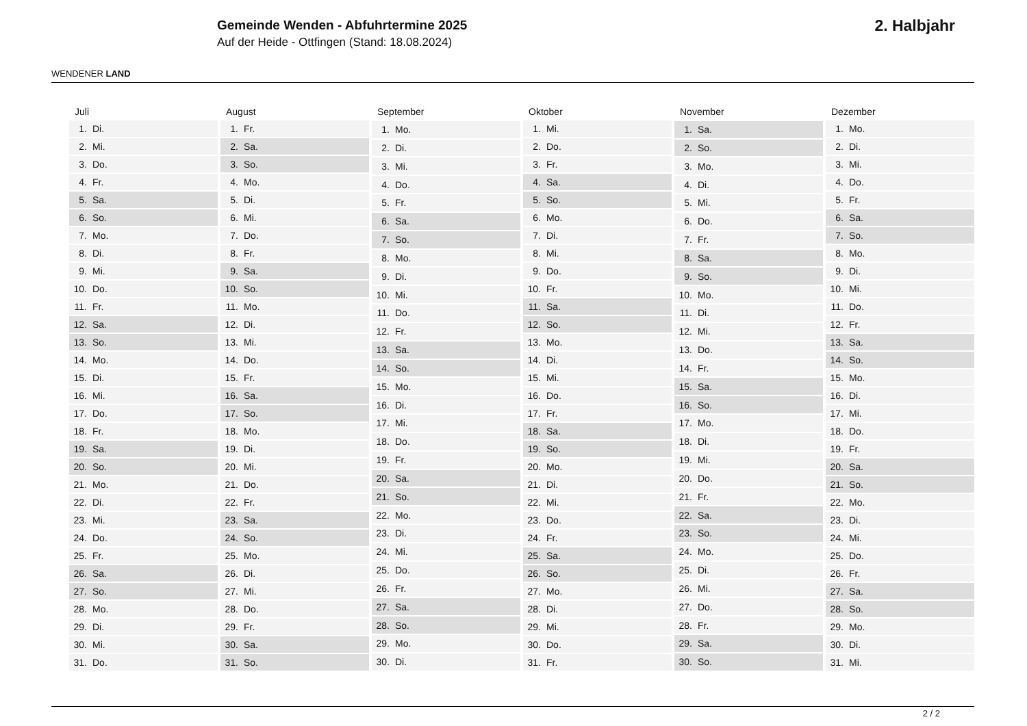WENDENER LAND
Gemeinde Wenden - Abfuhrtermine 2025
Auf der Heide - Ottfingen (Stand: 18.08.2024)
2. Halbjahr
| Juli | |
| --- | --- |
| 1. | Di. |
| 2. | Mi. |
| 3. | Do. |
| 4. | Fr. |
| 5. | Sa. |
| 6. | So. |
| 7. | Mo. |
| 8. | Di. |
| 9. | Mi. |
| 10. | Do. |
| 11. | Fr. |
| 12. | Sa. |
| 13. | So. |
| 14. | Mo. |
| 15. | Di. |
| 16. | Mi. |
| 17. | Do. |
| 18. | Fr. |
| 19. | Sa. |
| 20. | So. |
| 21. | Mo. |
| 22. | Di. |
| 23. | Mi. |
| 24. | Do. |
| 25. | Fr. |
| 26. | Sa. |
| 27. | So. |
| 28. | Mo. |
| 29. | Di. |
| 30. | Mi. |
| 31. | Do. |
| August | |
| --- | --- |
| 1. | Fr. |
| 2. | Sa. |
| 3. | So. |
| 4. | Mo. |
| 5. | Di. |
| 6. | Mi. |
| 7. | Do. |
| 8. | Fr. |
| 9. | Sa. |
| 10. | So. |
| 11. | Mo. |
| 12. | Di. |
| 13. | Mi. |
| 14. | Do. |
| 15. | Fr. |
| 16. | Sa. |
| 17. | So. |
| 18. | Mo. |
| 19. | Di. |
| 20. | Mi. |
| 21. | Do. |
| 22. | Fr. |
| 23. | Sa. |
| 24. | So. |
| 25. | Mo. |
| 26. | Di. |
| 27. | Mi. |
| 28. | Do. |
| 29. | Fr. |
| 30. | Sa. |
| 31. | So. |
| September | |
| --- | --- |
| 1. | Mo. |
| 2. | Di. |
| 3. | Mi. |
| 4. | Do. |
| 5. | Fr. |
| 6. | Sa. |
| 7. | So. |
| 8. | Mo. |
| 9. | Di. |
| 10. | Mi. |
| 11. | Do. |
| 12. | Fr. |
| 13. | Sa. |
| 14. | So. |
| 15. | Mo. |
| 16. | Di. |
| 17. | Mi. |
| 18. | Do. |
| 19. | Fr. |
| 20. | Sa. |
| 21. | So. |
| 22. | Mo. |
| 23. | Di. |
| 24. | Mi. |
| 25. | Do. |
| 26. | Fr. |
| 27. | Sa. |
| 28. | So. |
| 29. | Mo. |
| 30. | Di. |
| Oktober | |
| --- | --- |
| 1. | Mi. |
| 2. | Do. |
| 3. | Fr. |
| 4. | Sa. |
| 5. | So. |
| 6. | Mo. |
| 7. | Di. |
| 8. | Mi. |
| 9. | Do. |
| 10. | Fr. |
| 11. | Sa. |
| 12. | So. |
| 13. | Mo. |
| 14. | Di. |
| 15. | Mi. |
| 16. | Do. |
| 17. | Fr. |
| 18. | Sa. |
| 19. | So. |
| 20. | Mo. |
| 21. | Di. |
| 22. | Mi. |
| 23. | Do. |
| 24. | Fr. |
| 25. | Sa. |
| 26. | So. |
| 27. | Mo. |
| 28. | Di. |
| 29. | Mi. |
| 30. | Do. |
| 31. | Fr. |
| November | |
| --- | --- |
| 1. | Sa. |
| 2. | So. |
| 3. | Mo. |
| 4. | Di. |
| 5. | Mi. |
| 6. | Do. |
| 7. | Fr. |
| 8. | Sa. |
| 9. | So. |
| 10. | Mo. |
| 11. | Di. |
| 12. | Mi. |
| 13. | Do. |
| 14. | Fr. |
| 15. | Sa. |
| 16. | So. |
| 17. | Mo. |
| 18. | Di. |
| 19. | Mi. |
| 20. | Do. |
| 21. | Fr. |
| 22. | Sa. |
| 23. | So. |
| 24. | Mo. |
| 25. | Di. |
| 26. | Mi. |
| 27. | Do. |
| 28. | Fr. |
| 29. | Sa. |
| 30. | So. |
| Dezember | |
| --- | --- |
| 1. | Mo. |
| 2. | Di. |
| 3. | Mi. |
| 4. | Do. |
| 5. | Fr. |
| 6. | Sa. |
| 7. | So. |
| 8. | Mo. |
| 9. | Di. |
| 10. | Mi. |
| 11. | Do. |
| 12. | Fr. |
| 13. | Sa. |
| 14. | So. |
| 15. | Mo. |
| 16. | Di. |
| 17. | Mi. |
| 18. | Do. |
| 19. | Fr. |
| 20. | Sa. |
| 21. | So. |
| 22. | Mo. |
| 23. | Di. |
| 24. | Mi. |
| 25. | Do. |
| 26. | Fr. |
| 27. | Sa. |
| 28. | So. |
| 29. | Mo. |
| 30. | Di. |
| 31. | Mi. |
2 / 2